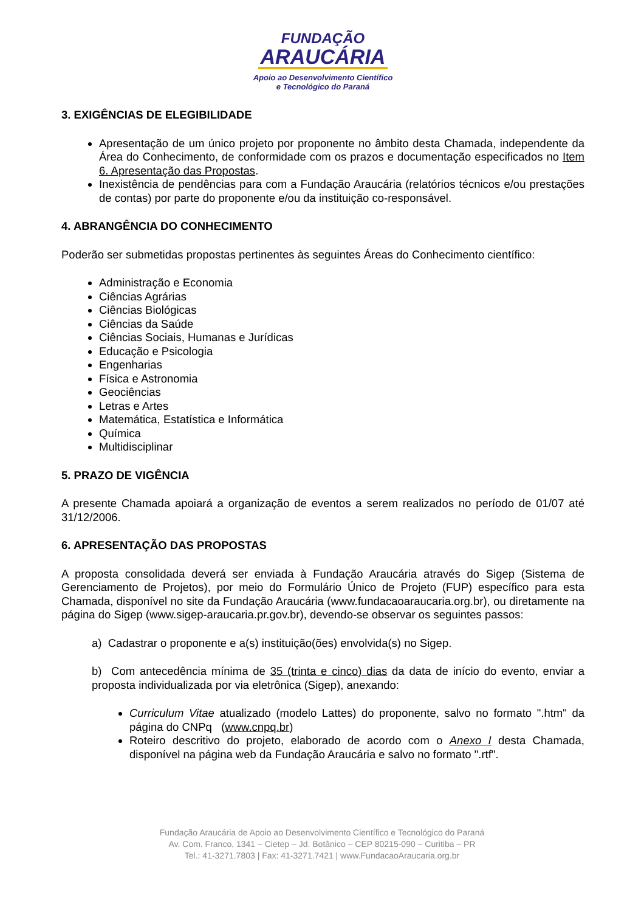FUNDAÇÃO
ARAUCÁRIA
Apoio ao Desenvolvimento Científico
e Tecnológico do Paraná
3. EXIGÊNCIAS DE ELEGIBILIDADE
Apresentação de um único projeto por proponente no âmbito desta Chamada, independente da Área do Conhecimento, de conformidade com os prazos e documentação especificados no Item 6. Apresentação das Propostas.
Inexistência de pendências para com a Fundação Araucária (relatórios técnicos e/ou prestações de contas) por parte do proponente e/ou da instituição co-responsável.
4. ABRANGÊNCIA DO CONHECIMENTO
Poderão ser submetidas propostas pertinentes às seguintes Áreas do Conhecimento científico:
Administração e Economia
Ciências Agrárias
Ciências Biológicas
Ciências da Saúde
Ciências Sociais, Humanas e Jurídicas
Educação e Psicologia
Engenharias
Física e Astronomia
Geociências
Letras e Artes
Matemática, Estatística e Informática
Química
Multidisciplinar
5. PRAZO DE VIGÊNCIA
A presente Chamada apoiará a organização de eventos a serem realizados no período de 01/07 até 31/12/2006.
6. APRESENTAÇÃO DAS PROPOSTAS
A proposta consolidada deverá ser enviada à Fundação Araucária através do Sigep (Sistema de Gerenciamento de Projetos), por meio do Formulário Único de Projeto (FUP) específico para esta Chamada, disponível no site da Fundação Araucária (www.fundacaoaraucaria.org.br), ou diretamente na página do Sigep (www.sigep-araucaria.pr.gov.br), devendo-se observar os seguintes passos:
a) Cadastrar o proponente e a(s) instituição(ões) envolvida(s) no Sigep.
b) Com antecedência mínima de 35 (trinta e cinco) dias da data de início do evento, enviar a proposta individualizada por via eletrônica (Sigep), anexando:
Curriculum Vitae atualizado (modelo Lattes) do proponente, salvo no formato ".htm" da página do CNPq (www.cnpq.br)
Roteiro descritivo do projeto, elaborado de acordo com o Anexo I desta Chamada, disponível na página web da Fundação Araucária e salvo no formato ".rtf".
Fundação Araucária de Apoio ao Desenvolvimento Científico e Tecnológico do Paraná
Av. Com. Franco, 1341 – Cietep – Jd. Botânico – CEP 80215-090 – Curitiba – PR
Tel.: 41-3271.7803 | Fax: 41-3271.7421 | www.FundacaoAraucaria.org.br